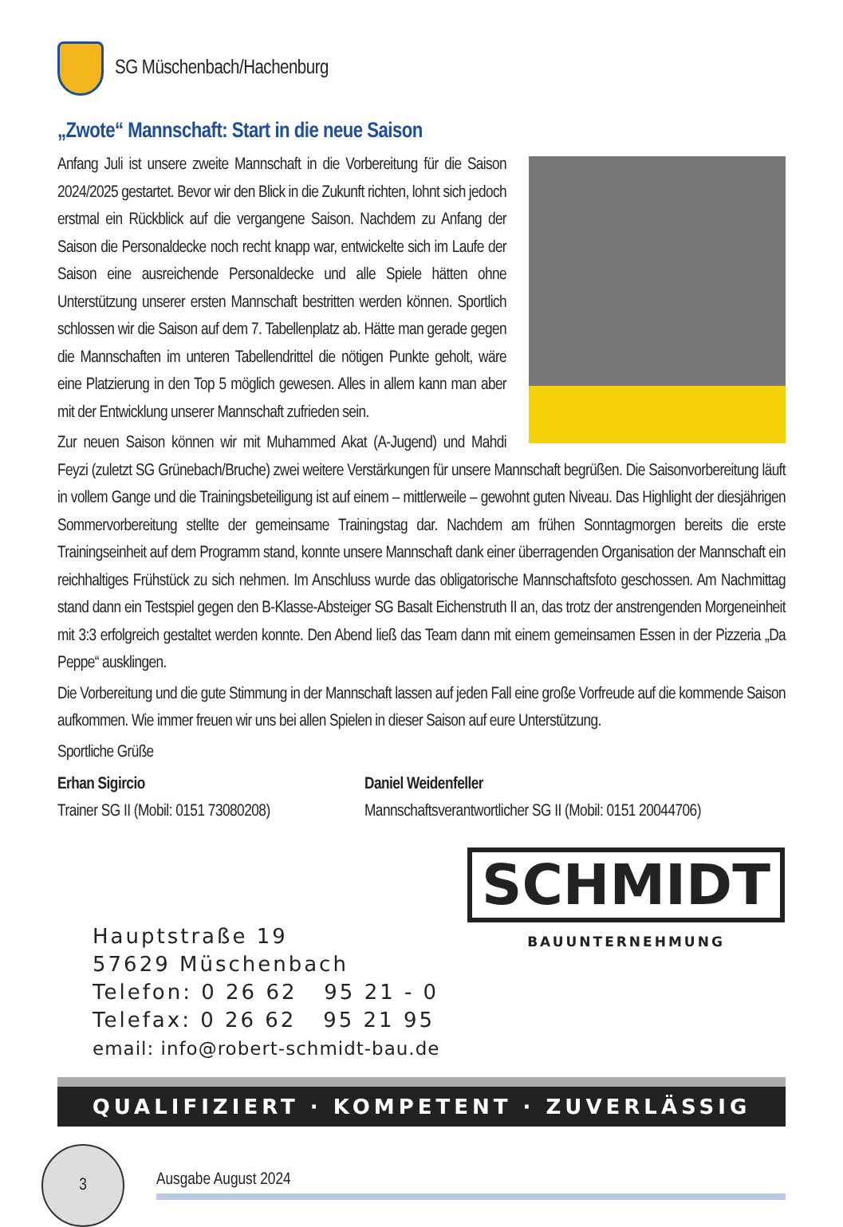SG Müschenbach/Hachenburg
„Zwote“ Mannschaft: Start in die neue Saison
Anfang Juli ist unsere zweite Mannschaft in die Vorbereitung für die Saison 2024/2025 gestartet. Bevor wir den Blick in die Zukunft richten, lohnt sich jedoch erstmal ein Rückblick auf die vergangene Saison. Nachdem zu Anfang der Saison die Personaldecke noch recht knapp war, entwickelte sich im Laufe der Saison eine ausreichende Personaldecke und alle Spiele hätten ohne Unterstützung unserer ersten Mannschaft bestritten werden können. Sportlich schlossen wir die Saison auf dem 7. Tabellenplatz ab. Hätte man gerade gegen die Mannschaften im unteren Tabellendrittel die nötigen Punkte geholt, wäre eine Platzierung in den Top 5 möglich gewesen. Alles in allem kann man aber mit der Entwicklung unserer Mannschaft zufrieden sein.
Zur neuen Saison können wir mit Muhammed Akat (A-Jugend) und Mahdi Feyzi (zuletzt SG Grünebach/Bruche) zwei weitere Verstärkungen für unsere Mannschaft begrüßen. Die Saisonvorbereitung läuft in vollem Gange und die Trainingsbeteiligung ist auf einem – mittlerweile – gewohnt guten Niveau. Das Highlight der diesjährigen Sommervorbereitung stellte der gemeinsame Trainingstag dar. Nachdem am frühen Sonntagmorgen bereits die erste Trainingseinheit auf dem Programm stand, konnte unsere Mannschaft dank einer überragenden Organisation der Mannschaft ein reichhaltiges Frühstück zu sich nehmen. Im Anschluss wurde das obligatorische Mannschaftsfoto geschossen. Am Nachmittag stand dann ein Testspiel gegen den B-Klasse-Absteiger SG Basalt Eichenstruth II an, das trotz der anstrengenden Morgeneinheit mit 3:3 erfolgreich gestaltet werden konnte. Den Abend ließ das Team dann mit einem gemeinsamen Essen in der Pizzeria „Da Peppe“ ausklingen.
Die Vorbereitung und die gute Stimmung in der Mannschaft lassen auf jeden Fall eine große Vorfreude auf die kommende Saison aufkommen. Wie immer freuen wir uns bei allen Spielen in dieser Saison auf eure Unterstützung.
Sportliche Grüße
Erhan Sigircio
Trainer SG II (Mobil: 0151 73080208)
Daniel Weidenfeller
Mannschaftsverantwortlicher SG II (Mobil: 0151 20044706)
Hauptstraße 19
57629 Müschenbach
Telefon: 0 26 62 95 21 - 0
Telefax: 0 26 62 95 21 95
email: info@robert-schmidt-bau.de
SCHMIDT
BAUUNTERNEHMUNG
QUALIFIZIERT · KOMPETENT · ZUVERLÄSSIG
3
Ausgabe August 2024